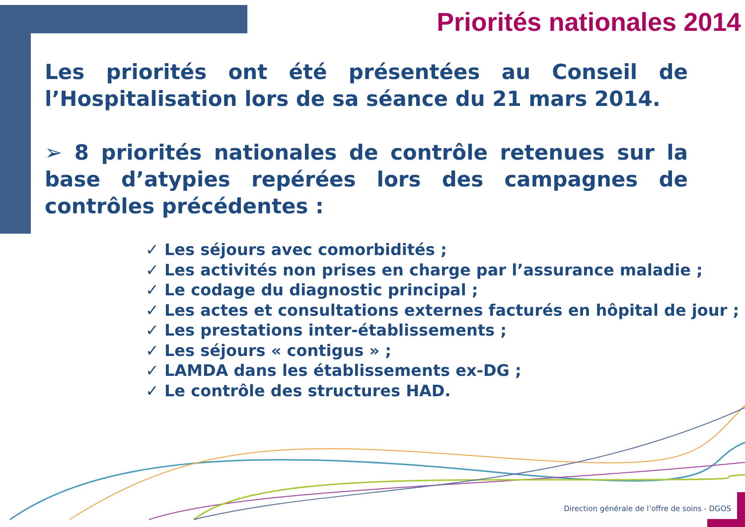Priorités nationales 2014
Les priorités ont été présentées au Conseil de l’Hospitalisation lors de sa séance du 21 mars 2014.
➢ 8 priorités nationales de contrôle retenues sur la base d’atypies repérées lors des campagnes de contrôles précédentes :
✓ Les séjours avec comorbidités ;
✓ Les activités non prises en charge par l’assurance maladie ;
✓ Le codage du diagnostic principal ;
✓ Les actes et consultations externes facturés en hôpital de jour ;
✓ Les prestations inter-établissements ;
✓ Les séjours « contigus » ;
✓ LAMDA dans les établissements ex-DG ;
✓ Le contrôle des structures HAD.
Direction générale de l’offre de soins - DGOS